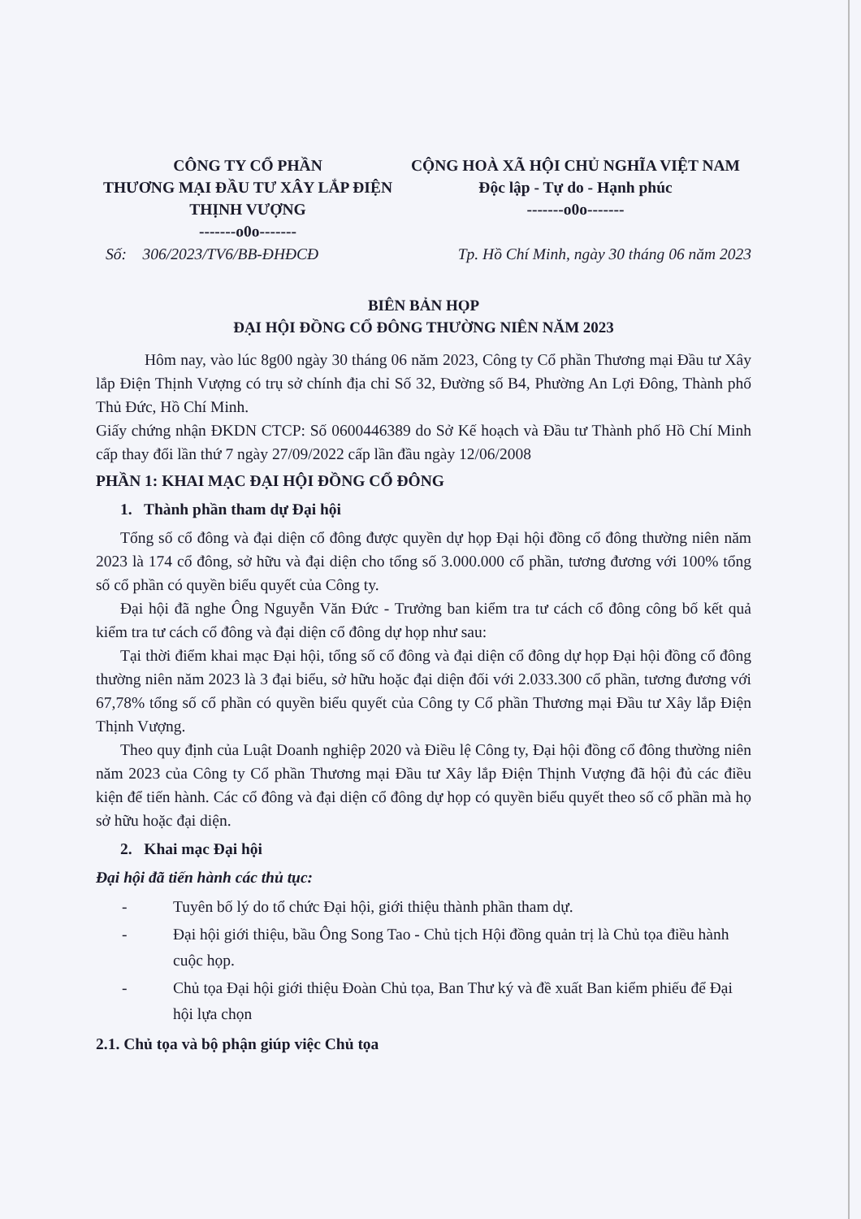CÔNG TY CỔ PHẦN
THƯƠNG MẠI ĐẦU TƯ XÂY LẮP ĐIỆN
THỊNH VƯỢNG
-------o0o-------
CỘNG HOÀ XÃ HỘI CHỦ NGHĨA VIỆT NAM
Độc lập - Tự do - Hạnh phúc
-------o0o-------
Số: 306/2023/TV6/BB-ĐHĐCĐ Tp. Hồ Chí Minh, ngày 30 tháng 06 năm 2023
BIÊN BẢN HỌP
ĐẠI HỘI ĐỒNG CỔ ĐÔNG THƯỜNG NIÊN NĂM 2023
Hôm nay, vào lúc 8g00 ngày 30 tháng 06 năm 2023, Công ty Cổ phần Thương mại Đầu tư Xây lắp Điện Thịnh Vượng có trụ sở chính địa chỉ Số 32, Đường số B4, Phường An Lợi Đông, Thành phố Thủ Đức, Hồ Chí Minh.
Giấy chứng nhận ĐKDN CTCP: Số 0600446389 do Sở Kế hoạch và Đầu tư Thành phố Hồ Chí Minh cấp thay đổi lần thứ 7 ngày 27/09/2022 cấp lần đầu ngày 12/06/2008
PHẦN 1: KHAI MẠC ĐẠI HỘI ĐỒNG CỔ ĐÔNG
1. Thành phần tham dự Đại hội
Tổng số cổ đông và đại diện cổ đông được quyền dự họp Đại hội đồng cổ đông thường niên năm 2023 là 174 cổ đông, sở hữu và đại diện cho tổng số 3.000.000 cổ phần, tương đương với 100% tổng số cổ phần có quyền biểu quyết của Công ty.
Đại hội đã nghe Ông Nguyễn Văn Đức - Trưởng ban kiểm tra tư cách cổ đông công bố kết quả kiểm tra tư cách cổ đông và đại diện cổ đông dự họp như sau:
Tại thời điểm khai mạc Đại hội, tổng số cổ đông và đại diện cổ đông dự họp Đại hội đồng cổ đông thường niên năm 2023 là 3 đại biểu, sở hữu hoặc đại diện đối với 2.033.300 cổ phần, tương đương với 67,78% tổng số cổ phần có quyền biểu quyết của Công ty Cổ phần Thương mại Đầu tư Xây lắp Điện Thịnh Vượng.
Theo quy định của Luật Doanh nghiệp 2020 và Điều lệ Công ty, Đại hội đồng cổ đông thường niên năm 2023 của Công ty Cổ phần Thương mại Đầu tư Xây lắp Điện Thịnh Vượng đã hội đủ các điều kiện để tiến hành. Các cổ đông và đại diện cổ đông dự họp có quyền biểu quyết theo số cổ phần mà họ sở hữu hoặc đại diện.
2. Khai mạc Đại hội
Đại hội đã tiến hành các thủ tục:
- Tuyên bố lý do tổ chức Đại hội, giới thiệu thành phần tham dự.
- Đại hội giới thiệu, bầu Ông Song Tao - Chủ tịch Hội đồng quản trị là Chủ tọa điều hành cuộc họp.
- Chủ tọa Đại hội giới thiệu Đoàn Chủ tọa, Ban Thư ký và đề xuất Ban kiểm phiếu để Đại hội lựa chọn
2.1. Chủ tọa và bộ phận giúp việc Chủ tọa